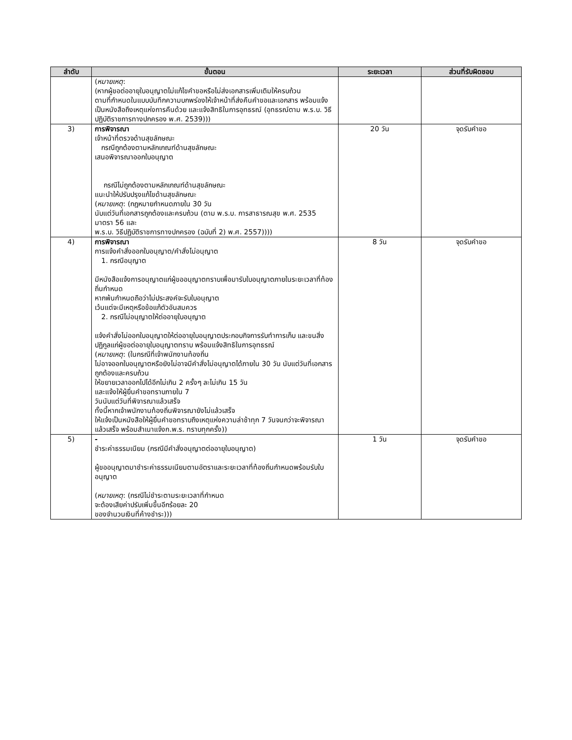| ลำดับ | ขั้นตอน | ระยะเวลา | ส่วนที่รับผิดชอบ |
| --- | --- | --- | --- |
| | ( หมายเหตุ : (หากผู้ขอต่ออายุใบอนุญาตไม่แก้ไขคำขอหรือไม่ส่งเอกสารเพิ่มเติมให้ครบถ้วน ตามที่กำหนดในแบบบันทึกความบกพร่องให้เจ้าหน้าที่ส่งคืนคำขอและเอกสาร พร้อมแจ้งเป็นหนังสือถึงเหตุแห่งการคืนด้วย และแจ้งสิทธิในการอุทธรณ์ (อุทธรณ์ตาม พ.ร.บ. วิธีปฏิบัติราชการทางปกครอง พ.ศ. 2539))) | | |
| 3) | การพิจารณา เจ้าหน้าที่ตรวจด้านสุขลักษณะ กรณีถูกต้องตามหลักเกณฑ์ด้านสุขลักษณะ เสนอพิจารณาออกใบอนุญาต กรณีไม่ถูกต้องตามหลักเกณฑ์ด้านสุขลักษณะ แนะนำให้ปรับปรุงแก้ไขด้านสุขลักษณะ ( หมายเหตุ : (กฎหมายกำหนดภายใน 30 วัน นับแต่วันที่เอกสารถูกต้องและครบถ้วน (ตาม พ.ร.บ. การสาธารณสุข พ.ศ. 2535 มาตรา 56 และ พ.ร.บ. วิธีปฏิบัติราชการทางปกครอง (ฉบับที่ 2) พ.ศ. 2557)))) | 20 วัน | จุดรับคำขอ |
| 4) | การพิจารณา การแจ้งคำสั่งออกใบอนุญาต/คำสั่งไม่อนุญาต 1. กรณีอนุญาต มีหนังสือแจ้งการอนุญาตแก่ผู้ขออนุญาตทราบเพื่อมารับใบอนุญาตภายในระยะเวลาที่ท้องถิ่นกำหนด หากพ้นกำหนดถือว่าไม่ประสงค์จะรับใบอนุญาต เว้นแต่จะมีเหตุหรือข้อแก้ตัวอันสมควร 2. กรณีไม่อนุญาตให้ต่ออายุใบอนุญาต แจ้งคำสั่งไม่ออกใบอนุญาตให้ต่ออายุใบอนุญาตประกอบกิจการรับทำการเก็บ และขนสิ่งปฏิกูลแก่ผู้ขอต่ออายุใบอนุญาตทราบ พร้อมแจ้งสิทธิในการอุทธรณ์ ( หมายเหตุ : (ในกรณีที่เจ้าพนักงานท้องถิ่น ไม่อาจออกใบอนุญาตหรือยังไม่อาจมีคำสั่งไม่อนุญาตได้ภายใน 30 วัน นับแต่วันที่เอกสารถูกต้องและครบถ้วน ให้ขยายเวลาออกไปได้อีกไม่เกิน 2 ครั้งๆ ละไม่เกิน 15 วัน และแจ้งให้ผู้ยื่นคำขอทราบภายใน 7 วันนับแต่วันที่พิจารณาแล้วเสร็จ ทั้งนี้หากเจ้าพนักงานท้องถิ่นพิจารณายังไม่แล้วเสร็จ ให้แจ้งเป็นหนังสือให้ผู้ยื่นคำขอทราบถึงเหตุแห่งความล่าช้าทุก 7 วันจนกว่าจะพิจารณาแล้วเสร็จ พร้อมสำเนาแจ้งก.พ.ร. ทราบทุกครั้ง)) | 8 วัน | จุดรับคำขอ |
| 5) | - ชำระค่าธรรมเนียม (กรณีมีคำสั่งอนุญาตต่ออายุใบอนุญาต) ผู้ขออนุญาตมาชำระค่าธรรมเนียมตามอัตราและระยะเวลาที่ท้องถิ่นกำหนดพร้อมรับใบอนุญาต ( หมายเหตุ : (กรณีไม่ชำระตามระยะเวลาที่กำหนด จะต้องเสียค่าปรับเพิ่มขึ้นอีกร้อยละ 20 ของจำนวนเงินที่ค้างชำระ))) | 1 วัน | จุดรับคำขอ |